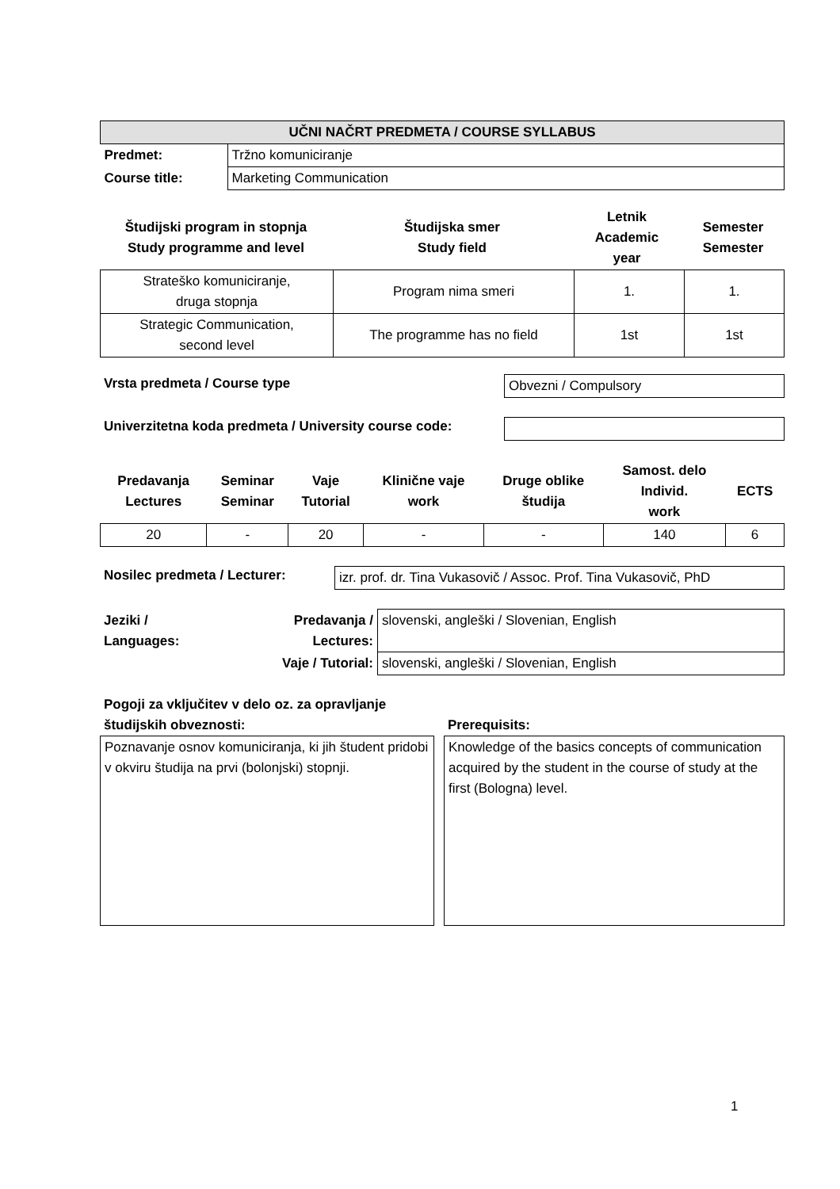| UČNI NAČRT PREDMETA / COURSE SYLLABUS | |
| --- | --- |
| Predmet: | Tržno komuniciranje |
| Course title: | Marketing Communication |
| Študijski program in stopnja Study programme and level | Študijska smer Study field | Letnik Academic year | Semester Semester |
| --- | --- | --- | --- |
| Strateško komuniciranje, druga stopnja | Program nima smeri | 1. | 1. |
| Strategic Communication, second level | The programme has no field | 1st | 1st |
Vrsta predmeta / Course type
Obvezni / Compulsory
Univerzitetna koda predmeta / University course code:
| Predavanja Lectures | Seminar Seminar | Vaje Tutorial | Klinične vaje work | Druge oblike študija | Samost. delo Individ. work | ECTS |
| --- | --- | --- | --- | --- | --- | --- |
| 20 | - | 20 | - | - | 140 | 6 |
Nosilec predmeta / Lecturer:
izr. prof. dr. Tina Vukasovič / Assoc. Prof. Tina Vukasovič, PhD
| Jeziki / Languages: | Predavanja / Lectures: | slovenski, angleški / Slovenian, English |
| | Vaje / Tutorial: | slovenski, angleški / Slovenian, English |
Pogoji za vključitev v delo oz. za opravljanje
študijskih obveznosti:
Poznavanje osnov komuniciranja, ki jih študent pridobi v okviru študija na prvi (bolonjski) stopnji.
Prerequisits:
Knowledge of the basics concepts of communication acquired by the student in the course of study at the first (Bologna) level.
1